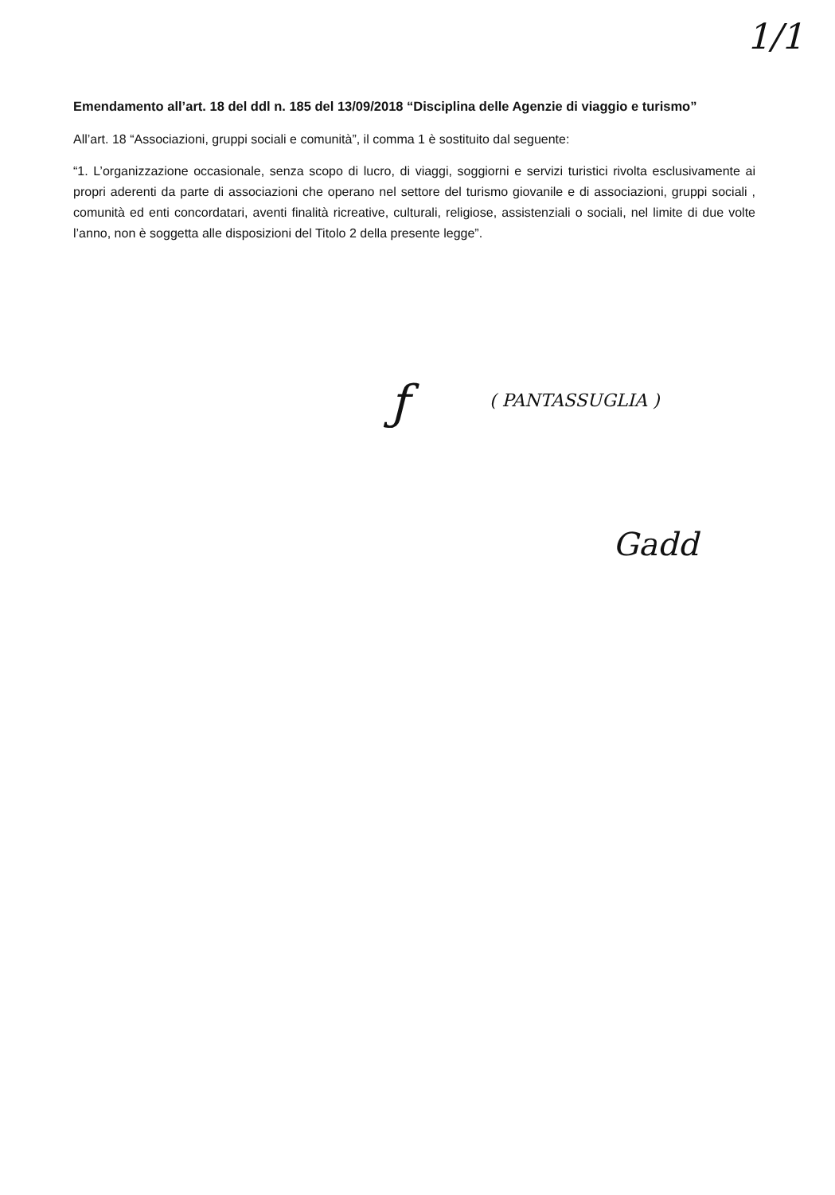1/1
Emendamento all’art. 18 del ddl n. 185 del 13/09/2018 “Disciplina delle Agenzie di viaggio e turismo”
All’art. 18 “Associazioni, gruppi sociali e comunità”, il comma 1 è sostituito dal seguente:
“1. L’organizzazione occasionale, senza scopo di lucro, di viaggi, soggiorni e servizi turistici rivolta esclusivamente ai propri aderenti da parte di associazioni che operano nel settore del turismo giovanile e di associazioni, gruppi sociali , comunità ed enti concordatari, aventi finalità ricreative, culturali, religiose, assistenziali o sociali, nel limite di due volte l’anno, non è soggetta alle disposizioni del Titolo 2 della presente legge”.
ƒ ( PANTASSUGLIA )
Gadd